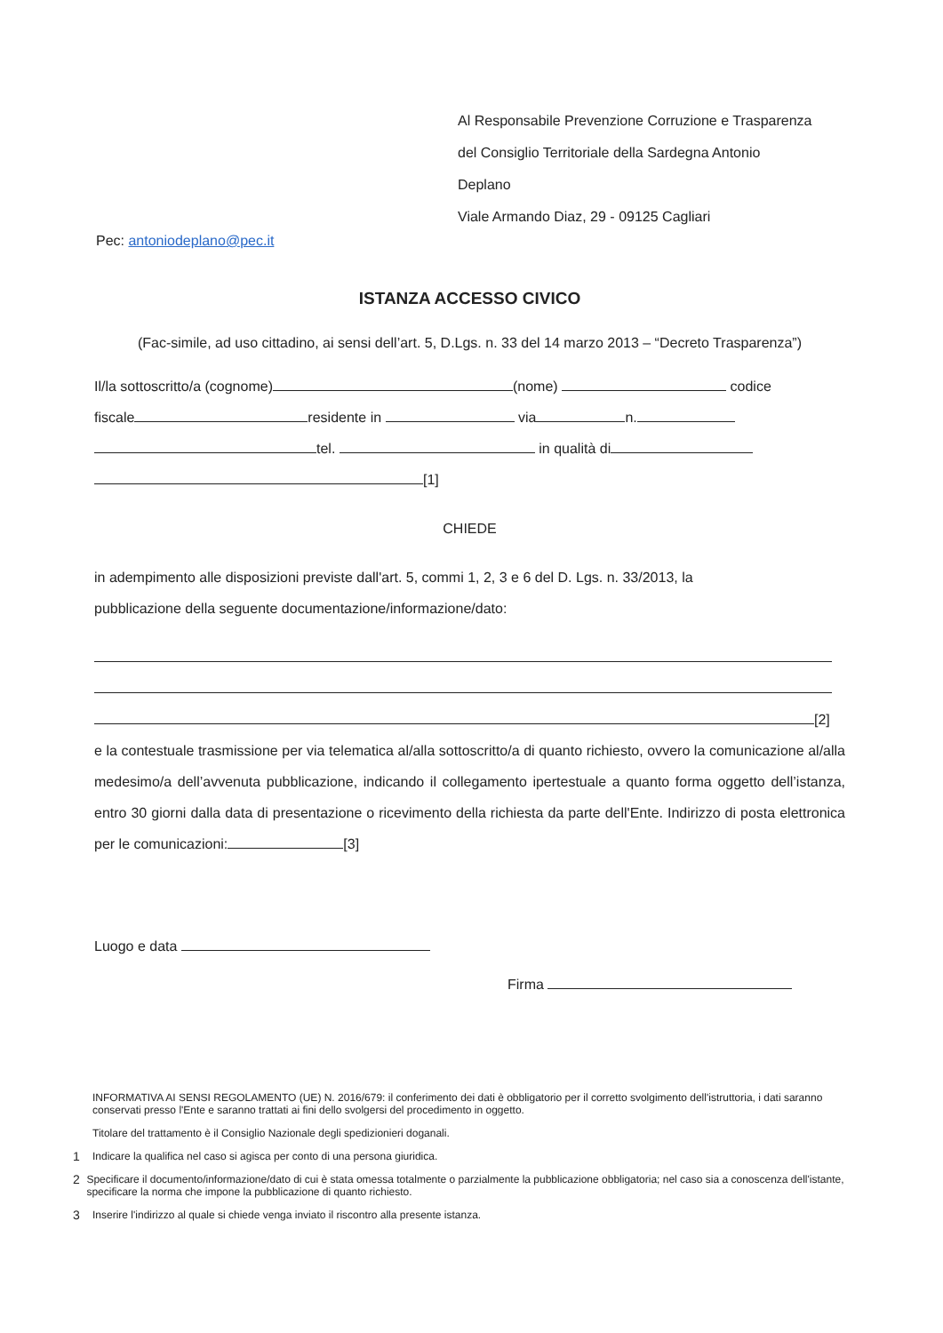Al Responsabile Prevenzione Corruzione e Trasparenza
del Consiglio Territoriale della Sardegna Antonio
Deplano
Viale Armando Diaz, 29 - 09125 Cagliari
Pec: antoniodeplano@pec.it
ISTANZA ACCESSO CIVICO
(Fac-simile, ad uso cittadino, ai sensi dell’art. 5, D.Lgs. n. 33 del 14 marzo 2013 – “Decreto Trasparenza”)
Il/la sottoscritto/a (cognome) (nome) codice
fiscale residente in via n.
tel. in qualità di
[1]
CHIEDE
in adempimento alle disposizioni previste dall'art. 5, commi 1, 2, 3 e 6 del D. Lgs. n. 33/2013, la
pubblicazione della seguente documentazione/informazione/dato:
[2]
e la contestuale trasmissione per via telematica al/alla sottoscritto/a di quanto richiesto, ovvero la comunicazione al/alla medesimo/a dell’avvenuta pubblicazione, indicando il collegamento ipertestuale a quanto forma oggetto dell’istanza, entro 30 giorni dalla data di presentazione o ricevimento della richiesta da parte dell'Ente. Indirizzo di posta elettronica per le comunicazioni: [3]
Luogo e data
Firma
INFORMATIVA AI SENSI REGOLAMENTO (UE) N. 2016/679: il conferimento dei dati è obbligatorio per il corretto svolgimento dell'istruttoria, i dati saranno conservati presso l'Ente e saranno trattati ai fini dello svolgersi del procedimento in oggetto.
Titolare del trattamento è il Consiglio Nazionale degli spedizionieri doganali.
1 Indicare la qualifica nel caso si agisca per conto di una persona giuridica.
2 Specificare il documento/informazione/dato di cui è stata omessa totalmente o parzialmente la pubblicazione obbligatoria; nel caso sia a conoscenza dell'istante, specificare la norma che impone la pubblicazione di quanto richiesto.
3 Inserire l'indirizzo al quale si chiede venga inviato il riscontro alla presente istanza.